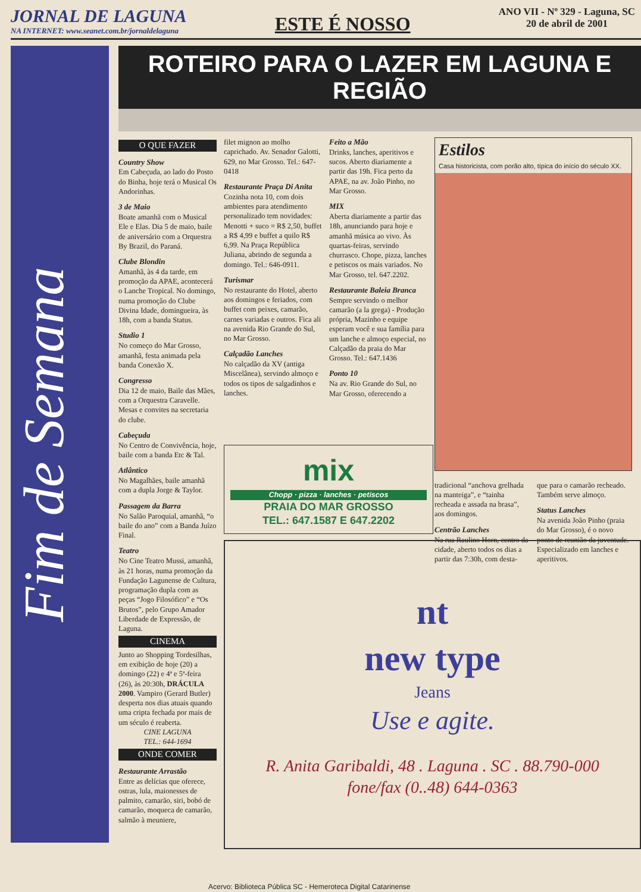JORNAL DE LAGUNA
NA INTERNET: www.seanet.com.br/jornaldelaguna
ESTE É NOSSO
ANO VII - Nº 329 - Laguna, SC
20 de abril de 2001
Fim de Semana
ROTEIRO PARA O LAZER EM LAGUNA E REGIÃO
O QUE FAZER
Country Show
Em Cabeçuda, ao lado do Posto do Binha, hoje terá o Musical Os Andorinhas.
3 de Maio
Boate amanhã com o Musical Ele e Elas. Dia 5 de maio, baile de aniversário com a Orquestra By Brazil, do Paraná.
Clube Blondin
Amanhã, às 4 da tarde, em promoção da APAE, acontecerá o Lanche Tropical. No domingo, numa promoção do Clube Divina Idade, domingueira, às 18h, com a banda Status.
Studio 1
No começo do Mar Grosso, amanhã, festa animada pela banda Conexão X.
Congresso
Dia 12 de maio, Baile das Mães, com a Orquestra Caravelle. Mesas e convites na secretaria do clube.
Cabeçuda
No Centro de Convivência, hoje, baile com a banda Etc & Tal.
Atlântico
No Magalhães, baile amanhã com a dupla Jorge & Taylor.
Passagem da Barra
No Salão Paroquial, amanhã, “o baile do ano” com a Banda Juízo Final.
Teatro
No Cine Teatro Mussi, amanhã, às 21 horas, numa promoção da Fundação Lagunense de Cultura, programação dupla com as peças “Jogo Filosófico” e “Os Brutos”, pelo Grupo Amador Liberdade de Expressão, de Laguna.
CINEMA
Junto ao Shopping Tordesilhas, em exibição de hoje (20) a domingo (22) e 4ª e 5ª-feira (26), às 20:30h, DRÁCULA 2000. Vampiro (Gerard Butler) desperta nos dias atuais quando uma cripta fechada por mais de um século é reaberta.
CINE LAGUNA
TEL.: 644-1694
ONDE COMER
Restaurante Arrastão
Entre as delícias que oferece, ostras, lula, maionesses de palmito, camarão, siri, bobó de camarão, moqueca de camarão, salmão à meuniere,
filet mignon ao molho caprichado. Av. Senador Galotti, 629, no Mar Grosso. Tel.: 647-0418
Restaurante Praça Di Anita
Cozinha nota 10, com dois ambientes para atendimento personalizado tem novidades: Menotti + suco = R$ 2,50, buffet a R$ 4,99 e buffet a quilo R$ 6,99. Na Praça República Juliana, abrindo de segunda a domingo. Tel.: 646-0911.
Turismar
No restaurante do Hotel, aberto aos domingos e feriados, com buffet com peixes, camarão, carnes variadas e outros. Fica ali na avenida Rio Grande do Sul, no Mar Grosso.
Calçadão Lanches
No calçadão da XV (antiga Miscelânea), servindo almoço e todos os tipos de salgadinhos e lanches.
Feito a Mão
Drinks, lanches, aperitivos e sucos. Aberto diariamente a partir das 19h. Fica perto da APAE, na av. João Pinho, no Mar Grosso.
MIX
Aberta diariamente a partir das 18h, anunciando para hoje e amanhã música ao vivo. Às quartas-feiras, servindo churrasco. Chope, pizza, lanches e petiscos os mais variados. No Mar Grosso, tel. 647.2202.
Restaurante Baleia Branca
Sempre servindo o melhor camarão (a la grega) - Produção própria, Mazinho e equipe esperam você e sua família para um lanche e almoço especial, no Calçadão da praia do Mar Grosso. Tel.: 647.1436
Ponto 10
Na av. Rio Grande do Sul, no Mar Grosso, oferecendo a
Estilos
Casa historicista, com porão alto, típica do início do século XX.
tradicional “anchova grelhada na manteiga”, e “tainha recheada e assada na brasa”, aos domingos.
Centrão Lanches
Na rua Raulino Horn, centro da cidade, aberto todos os dias a partir das 7:30h, com desta-
que para o camarão recheado. Também serve almoço.
Status Lanches
Na avenida João Pinho (praia do Mar Grosso), é o novo ponto de reunião da juventude. Especializado em lanches e aperitivos.
mix
Chopp · pizza · lanches · petiscos
PRAIA DO MAR GROSSO
TEL.: 647.1587 E 647.2202
nt
new type
Jeans
Use e agite.
R. Anita Garibaldi, 48 . Laguna . SC . 88.790-000
fone/fax (0..48) 644-0363
Acervo: Biblioteca Pública SC - Hemeroteca Digital Catarinense